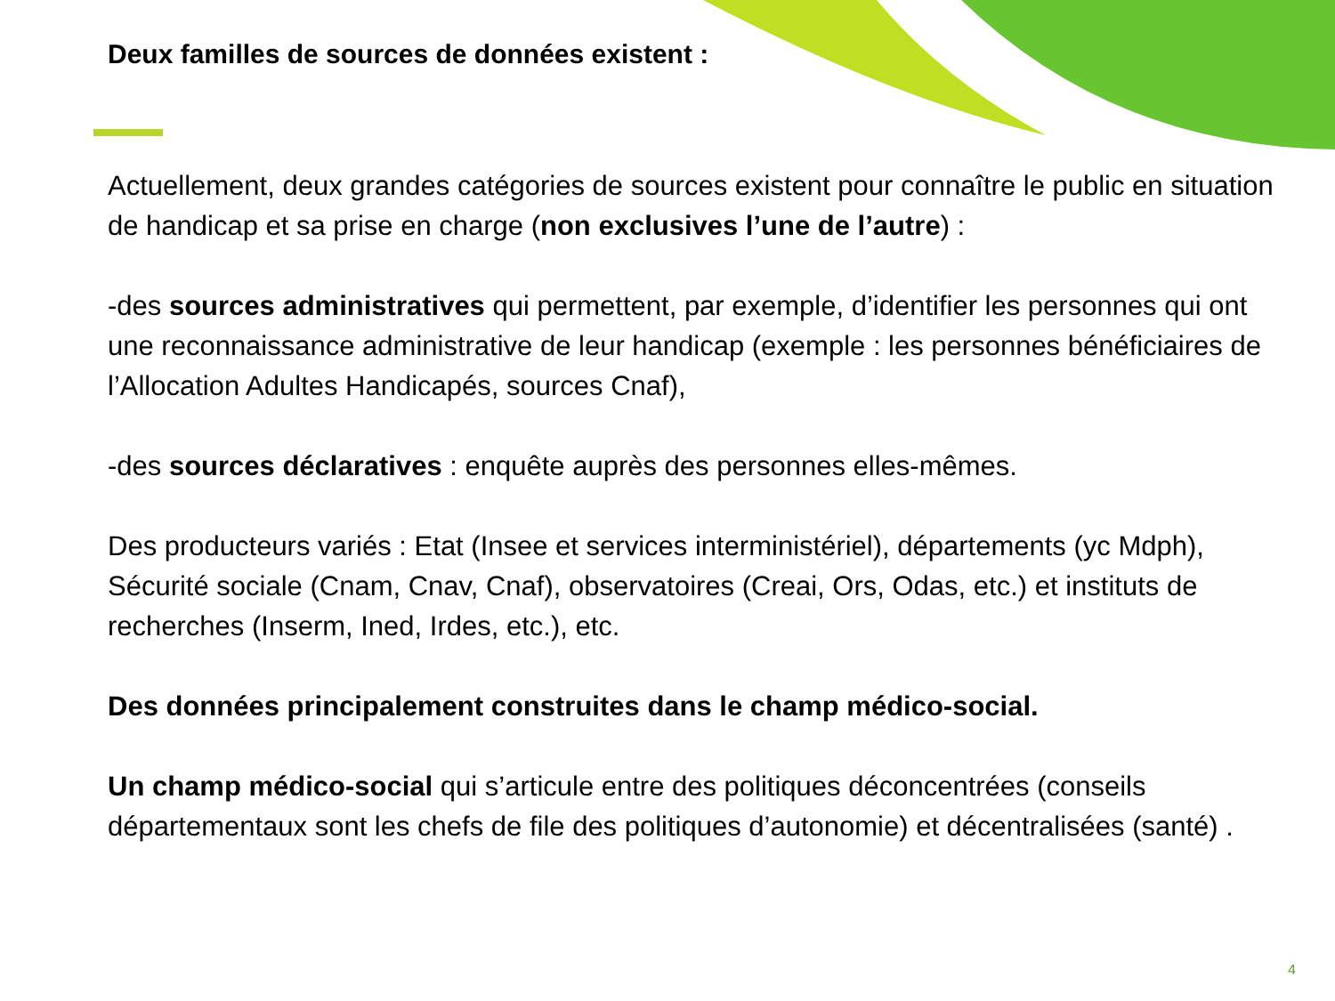Deux familles de sources de données existent :
Actuellement, deux grandes catégories de sources existent pour connaître le public en situation de handicap et sa prise en charge (non exclusives l’une de l’autre) :
-des sources administratives qui permettent, par exemple, d’identifier les personnes qui ont une reconnaissance administrative de leur handicap (exemple : les personnes bénéficiaires de l’Allocation Adultes Handicapés, sources Cnaf),
-des sources déclaratives : enquête auprès des personnes elles-mêmes.
Des producteurs variés : Etat (Insee et services interministériel), départements (yc Mdph), Sécurité sociale (Cnam, Cnav, Cnaf), observatoires (Creai, Ors, Odas, etc.) et instituts de recherches (Inserm, Ined, Irdes, etc.), etc.
Des données principalement construites dans le champ médico-social.
Un champ médico-social qui s’articule entre des politiques déconcentrées (conseils départementaux sont les chefs de file des politiques d’autonomie) et décentralisées (santé) .
4